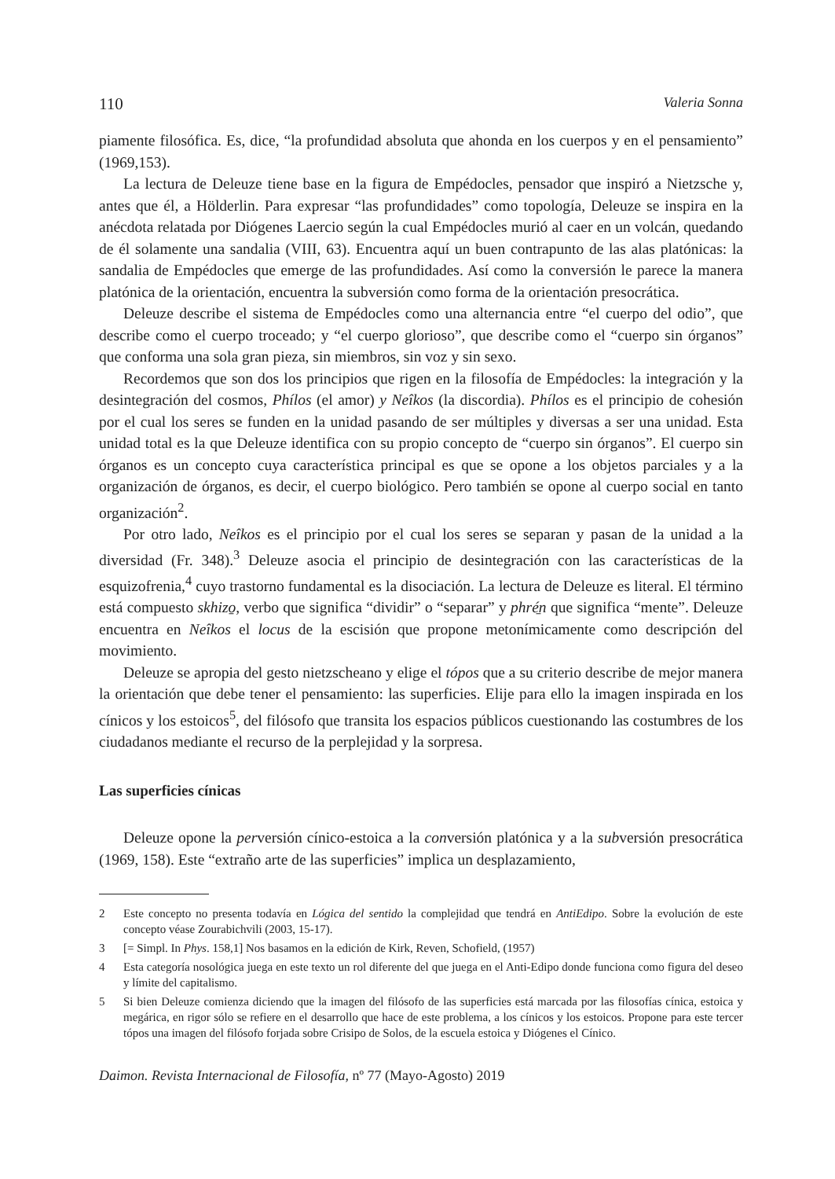110 Valeria Sonna
piamente filosófica. Es, dice, “la profundidad absoluta que ahonda en los cuerpos y en el pensamiento” (1969,153).
La lectura de Deleuze tiene base en la figura de Empédocles, pensador que inspiró a Nietzsche y, antes que él, a Hölderlin. Para expresar “las profundidades” como topología, Deleuze se inspira en la anécdota relatada por Diógenes Laercio según la cual Empédocles murió al caer en un volcán, quedando de él solamente una sandalia (VIII, 63). Encuentra aquí un buen contrapunto de las alas platónicas: la sandalia de Empédocles que emerge de las profundidades. Así como la conversión le parece la manera platónica de la orientación, encuentra la subversión como forma de la orientación presocrática.
Deleuze describe el sistema de Empédocles como una alternancia entre “el cuerpo del odio”, que describe como el cuerpo troceado; y “el cuerpo glorioso”, que describe como el “cuerpo sin órganos” que conforma una sola gran pieza, sin miembros, sin voz y sin sexo.
Recordemos que son dos los principios que rigen en la filosofía de Empédocles: la integración y la desintegración del cosmos, Phílos (el amor) y Neîkos (la discordia). Phílos es el principio de cohesión por el cual los seres se funden en la unidad pasando de ser múltiples y diversas a ser una unidad. Esta unidad total es la que Deleuze identifica con su propio concepto de “cuerpo sin órganos”. El cuerpo sin órganos es un concepto cuya característica principal es que se opone a los objetos parciales y a la organización de órganos, es decir, el cuerpo biológico. Pero también se opone al cuerpo social en tanto organización<sup>2</sup>.
Por otro lado, Neîkos es el principio por el cual los seres se separan y pasan de la unidad a la diversidad (Fr. 348).<sup>3</sup> Deleuze asocia el principio de desintegración con las características de la esquizofrenia,<sup>4</sup> cuyo trastorno fundamental es la disociación. La lectura de Deleuze es literal. El término está compuesto skhizo̱, verbo que significa “dividir” o “separar” y phré̱n que significa “mente”. Deleuze encuentra en Neîkos el locus de la escisión que propone metonímicamente como descripción del movimiento.
Deleuze se apropia del gesto nietzscheano y elige el tópos que a su criterio describe de mejor manera la orientación que debe tener el pensamiento: las superficies. Elije para ello la imagen inspirada en los cínicos y los estoicos<sup>5</sup>, del filósofo que transita los espacios públicos cuestionando las costumbres de los ciudadanos mediante el recurso de la perplejidad y la sorpresa.
Las superficies cínicas
Deleuze opone la perversión cínico-estoica a la conversión platónica y a la subversión presocrática (1969, 158). Este “extraño arte de las superficies” implica un desplazamiento,
2 Este concepto no presenta todavía en Lógica del sentido la complejidad que tendrá en AntiEdipo. Sobre la evolución de este concepto véase Zourabichvili (2003, 15-17).
3 [= Simpl. In Phys. 158,1] Nos basamos en la edición de Kirk, Reven, Schofield, (1957)
4 Esta categoría nosológica juega en este texto un rol diferente del que juega en el Anti-Edipo donde funciona como figura del deseo y límite del capitalismo.
5 Si bien Deleuze comienza diciendo que la imagen del filósofo de las superficies está marcada por las filosofías cínica, estoica y megárica, en rigor sólo se refiere en el desarrollo que hace de este problema, a los cínicos y los estoicos. Propone para este tercer tópos una imagen del filósofo forjada sobre Crisipo de Solos, de la escuela estoica y Diógenes el Cínico.
Daimon. Revista Internacional de Filosofía, nº 77 (Mayo-Agosto) 2019